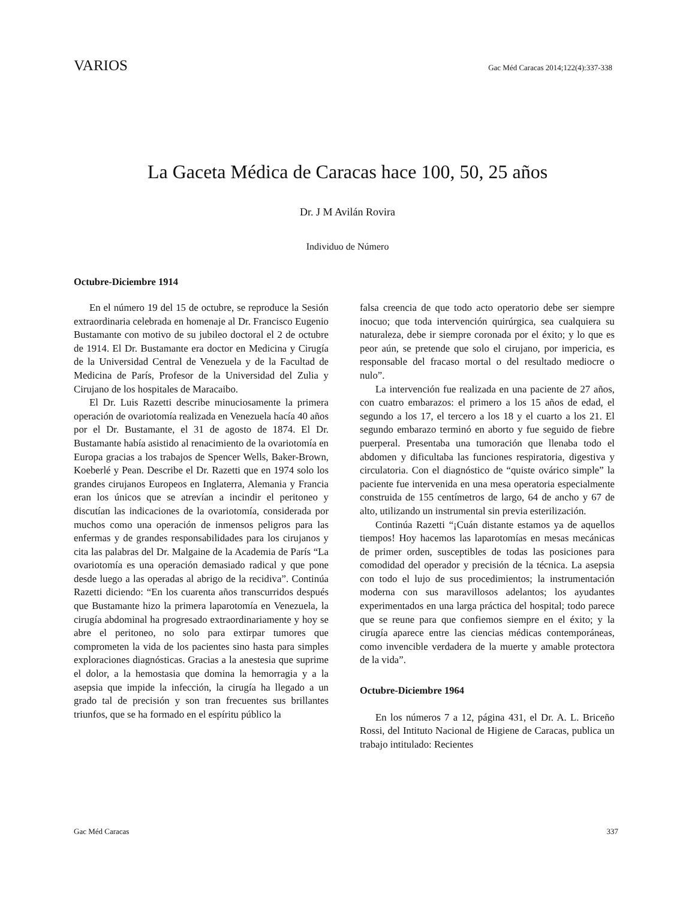VARIOS
Gac Méd Caracas 2014;122(4):337-338
La Gaceta Médica de Caracas hace 100, 50, 25 años
Dr. J M Avilán Rovira
Individuo de Número
Octubre-Diciembre 1914
En el número 19 del 15 de octubre, se reproduce la Sesión extraordinaria celebrada en homenaje al Dr. Francisco Eugenio Bustamante con motivo de su jubileo doctoral el 2 de octubre de 1914. El Dr. Bustamante era doctor en Medicina y Cirugía de la Universidad Central de Venezuela y de la Facultad de Medicina de París, Profesor de la Universidad del Zulia y Cirujano de los hospitales de Maracaibo.
El Dr. Luis Razetti describe minuciosamente la primera operación de ovariotomía realizada en Venezuela hacía 40 años por el Dr. Bustamante, el 31 de agosto de 1874. El Dr. Bustamante había asistido al renacimiento de la ovariotomía en Europa gracias a los trabajos de Spencer Wells, Baker-Brown, Koeberlé y Pean. Describe el Dr. Razetti que en 1974 solo los grandes cirujanos Europeos en Inglaterra, Alemania y Francia eran los únicos que se atrevían a incindir el peritoneo y discutían las indicaciones de la ovariotomía, considerada por muchos como una operación de inmensos peligros para las enfermas y de grandes responsabilidades para los cirujanos y cita las palabras del Dr. Malgaine de la Academia de París “La ovariotomía es una operación demasiado radical y que pone desde luego a las operadas al abrigo de la recidiva”. Continúa Razetti diciendo: “En los cuarenta años transcurridos después que Bustamante hizo la primera laparotomía en Venezuela, la cirugía abdominal ha progresado extraordinariamente y hoy se abre el peritoneo, no solo para extirpar tumores que comprometen la vida de los pacientes sino hasta para simples exploraciones diagnósticas. Gracias a la anestesia que suprime el dolor, a la hemostasia que domina la hemorragia y a la asepsia que impide la infección, la cirugía ha llegado a un grado tal de precisión y son tran frecuentes sus brillantes triunfos, que se ha formado en el espíritu público la
falsa creencia de que todo acto operatorio debe ser siempre inocuo; que toda intervención quirúrgica, sea cualquiera su naturaleza, debe ir siempre coronada por el éxito; y lo que es peor aún, se pretende que solo el cirujano, por impericia, es responsable del fracaso mortal o del resultado mediocre o nulo”.
La intervención fue realizada en una paciente de 27 años, con cuatro embarazos: el primero a los 15 años de edad, el segundo a los 17, el tercero a los 18 y el cuarto a los 21. El segundo embarazo terminó en aborto y fue seguido de fiebre puerperal. Presentaba una tumoración que llenaba todo el abdomen y dificultaba las funciones respiratoria, digestiva y circulatoria. Con el diagnóstico de “quiste ovárico simple” la paciente fue intervenida en una mesa operatoria especialmente construida de 155 centímetros de largo, 64 de ancho y 67 de alto, utilizando un instrumental sin previa esterilización.
Continúa Razetti “¡Cuán distante estamos ya de aquellos tiempos! Hoy hacemos las laparotomías en mesas mecánicas de primer orden, susceptibles de todas las posiciones para comodidad del operador y precisión de la técnica. La asepsia con todo el lujo de sus procedimientos; la instrumentación moderna con sus maravillosos adelantos; los ayudantes experimentados en una larga práctica del hospital; todo parece que se reune para que confiemos siempre en el éxito; y la cirugía aparece entre las ciencias médicas contemporáneas, como invencible verdadera de la muerte y amable protectora de la vida”.
Octubre-Diciembre 1964
En los números 7 a 12, página 431, el Dr. A. L. Briceño Rossi, del Intituto Nacional de Higiene de Caracas, publica un trabajo intitulado: Recientes
Gac Méd Caracas 337